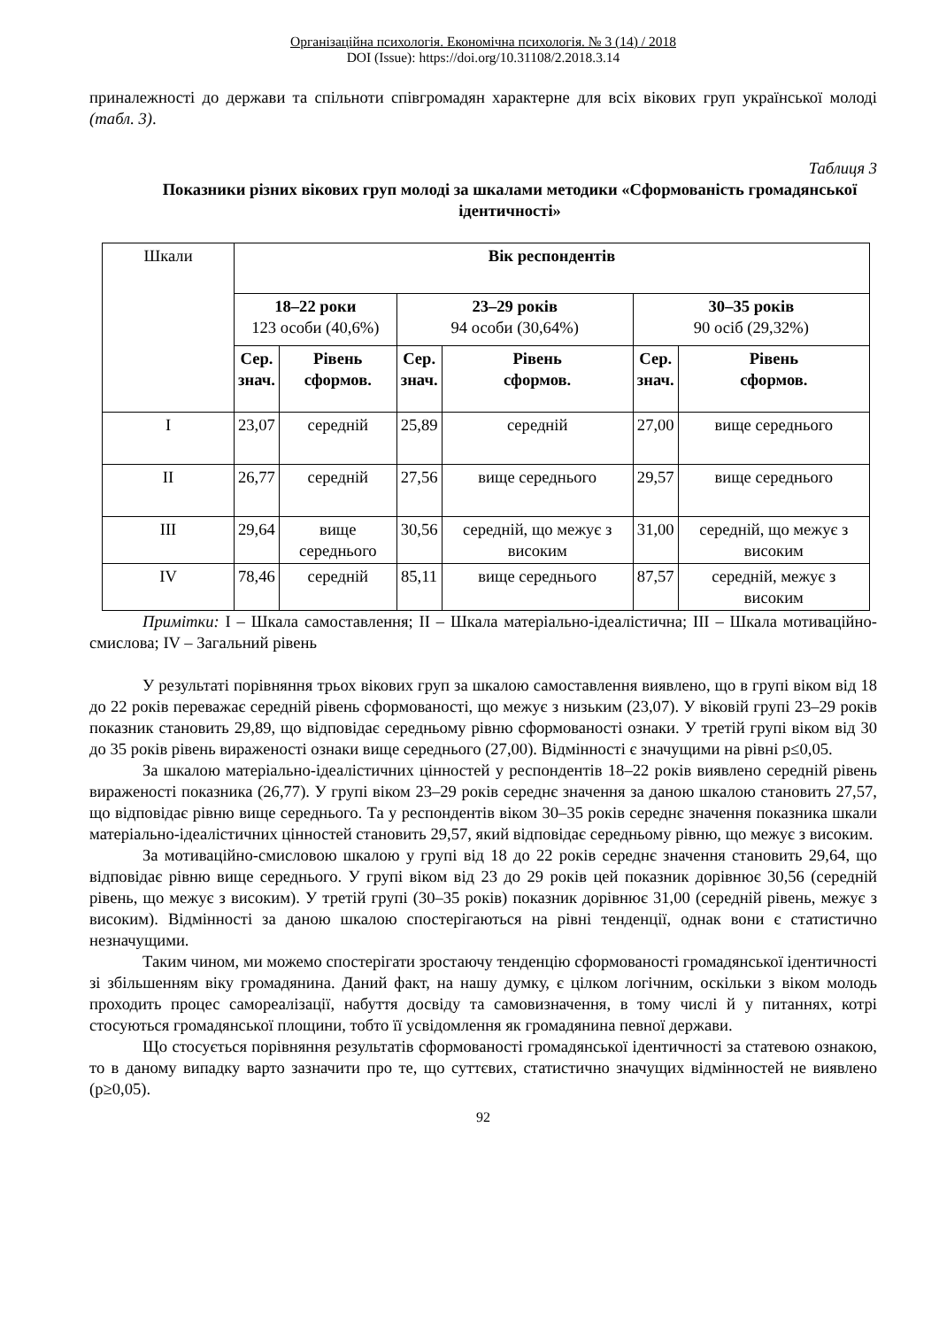Організаційна психологія. Економічна психологія. № 3 (14) / 2018
DOI (Issue): https://doi.org/10.31108/2.2018.3.14
приналежності до держави та спільноти співгромадян характерне для всіх вікових груп української молоді (табл. 3).
Таблиця 3
Показники різних вікових груп молоді за шкалами методики «Сформованість громадянської ідентичності»
| Шкали | Вік респондентів | | | | | |
| | 18–22 роки 123 особи (40,6%) | | 23–29 років 94 особи (30,64%) | | 30–35 років 90 осіб (29,32%) | |
| | Сер. знач. | Рівень сформов. | Сер. знач. | Рівень сформов. | Сер. знач. | Рівень сформов. |
| I | 23,07 | середній | 25,89 | середній | 27,00 | вище середнього |
| II | 26,77 | середній | 27,56 | вище середнього | 29,57 | вище середнього |
| III | 29,64 | вище середнього | 30,56 | середній, що межує з високим | 31,00 | середній, що межує з високим |
| IV | 78,46 | середній | 85,11 | вище середнього | 87,57 | середній, межує з високим |
Примітки: I – Шкала самоставлення; II – Шкала матеріально-ідеалістична; III – Шкала мотиваційно-смислова; IV – Загальний рівень
У результаті порівняння трьох вікових груп за шкалою самоставлення виявлено, що в групі віком від 18 до 22 років переважає середній рівень сформованості, що межує з низьким (23,07). У віковій групі 23–29 років показник становить 29,89, що відповідає середньому рівню сформованості ознаки. У третій групі віком від 30 до 35 років рівень вираженості ознаки вище середнього (27,00). Відмінності є значущими на рівні p≤0,05.
За шкалою матеріально-ідеалістичних цінностей у респондентів 18–22 років виявлено середній рівень вираженості показника (26,77). У групі віком 23–29 років середнє значення за даною шкалою становить 27,57, що відповідає рівню вище середнього. Та у респондентів віком 30–35 років середнє значення показника шкали матеріально-ідеалістичних цінностей становить 29,57, який відповідає середньому рівню, що межує з високим.
За мотиваційно-смисловою шкалою у групі від 18 до 22 років середнє значення становить 29,64, що відповідає рівню вище середнього. У групі віком від 23 до 29 років цей показник дорівнює 30,56 (середній рівень, що межує з високим). У третій групі (30–35 років) показник дорівнює 31,00 (середній рівень, межує з високим). Відмінності за даною шкалою спостерігаються на рівні тенденції, однак вони є статистично незначущими.
Таким чином, ми можемо спостерігати зростаючу тенденцію сформованості громадянської ідентичності зі збільшенням віку громадянина. Даний факт, на нашу думку, є цілком логічним, оскільки з віком молодь проходить процес самореалізації, набуття досвіду та самовизначення, в тому числі й у питаннях, котрі стосуються громадянської площини, тобто її усвідомлення як громадянина певної держави.
Що стосується порівняння результатів сформованості громадянської ідентичності за статевою ознакою, то в даному випадку варто зазначити про те, що суттєвих, статистично значущих відмінностей не виявлено (p≥0,05).
92